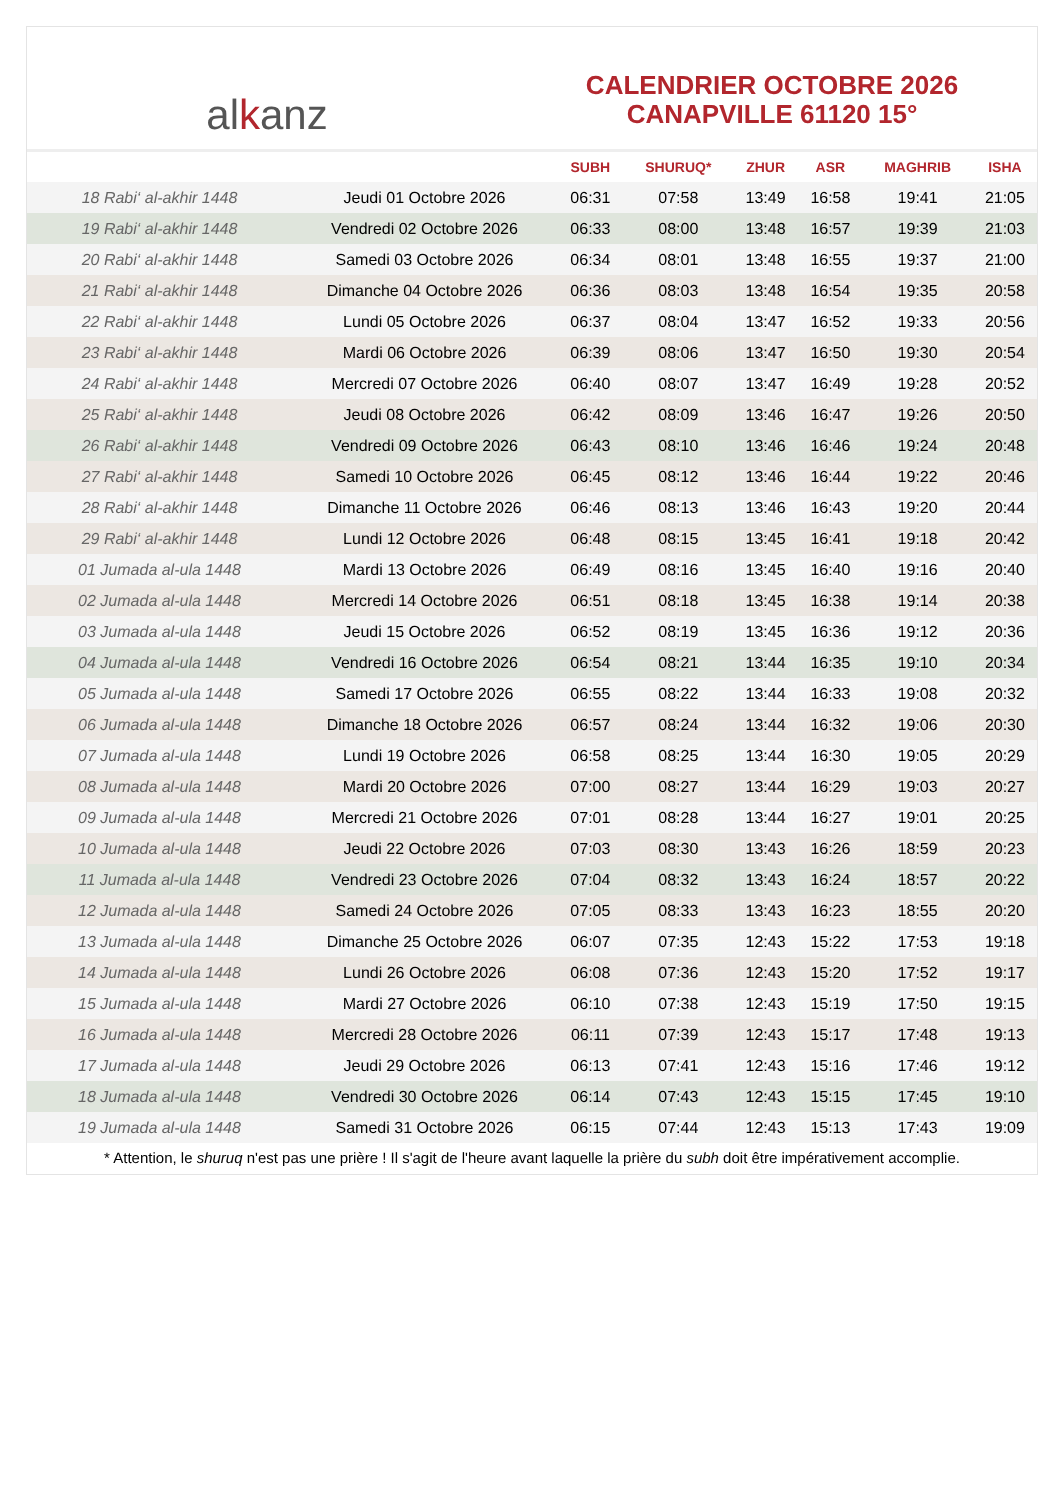al k anz
CALENDRIER OCTOBRE 2026
CANAPVILLE 61120 15°
| | | SUBH | SHURUQ* | ZHUR | ASR | MAGHRIB | ISHA |
| --- | --- | --- | --- | --- | --- | --- | --- |
| 18 Rabi‘ al-akhir 1448 | Jeudi 01 Octobre 2026 | 06:31 | 07:58 | 13:49 | 16:58 | 19:41 | 21:05 |
| 19 Rabi‘ al-akhir 1448 | Vendredi 02 Octobre 2026 | 06:33 | 08:00 | 13:48 | 16:57 | 19:39 | 21:03 |
| 20 Rabi‘ al-akhir 1448 | Samedi 03 Octobre 2026 | 06:34 | 08:01 | 13:48 | 16:55 | 19:37 | 21:00 |
| 21 Rabi‘ al-akhir 1448 | Dimanche 04 Octobre 2026 | 06:36 | 08:03 | 13:48 | 16:54 | 19:35 | 20:58 |
| 22 Rabi‘ al-akhir 1448 | Lundi 05 Octobre 2026 | 06:37 | 08:04 | 13:47 | 16:52 | 19:33 | 20:56 |
| 23 Rabi‘ al-akhir 1448 | Mardi 06 Octobre 2026 | 06:39 | 08:06 | 13:47 | 16:50 | 19:30 | 20:54 |
| 24 Rabi‘ al-akhir 1448 | Mercredi 07 Octobre 2026 | 06:40 | 08:07 | 13:47 | 16:49 | 19:28 | 20:52 |
| 25 Rabi‘ al-akhir 1448 | Jeudi 08 Octobre 2026 | 06:42 | 08:09 | 13:46 | 16:47 | 19:26 | 20:50 |
| 26 Rabi‘ al-akhir 1448 | Vendredi 09 Octobre 2026 | 06:43 | 08:10 | 13:46 | 16:46 | 19:24 | 20:48 |
| 27 Rabi‘ al-akhir 1448 | Samedi 10 Octobre 2026 | 06:45 | 08:12 | 13:46 | 16:44 | 19:22 | 20:46 |
| 28 Rabi‘ al-akhir 1448 | Dimanche 11 Octobre 2026 | 06:46 | 08:13 | 13:46 | 16:43 | 19:20 | 20:44 |
| 29 Rabi‘ al-akhir 1448 | Lundi 12 Octobre 2026 | 06:48 | 08:15 | 13:45 | 16:41 | 19:18 | 20:42 |
| 01 Jumada al-ula 1448 | Mardi 13 Octobre 2026 | 06:49 | 08:16 | 13:45 | 16:40 | 19:16 | 20:40 |
| 02 Jumada al-ula 1448 | Mercredi 14 Octobre 2026 | 06:51 | 08:18 | 13:45 | 16:38 | 19:14 | 20:38 |
| 03 Jumada al-ula 1448 | Jeudi 15 Octobre 2026 | 06:52 | 08:19 | 13:45 | 16:36 | 19:12 | 20:36 |
| 04 Jumada al-ula 1448 | Vendredi 16 Octobre 2026 | 06:54 | 08:21 | 13:44 | 16:35 | 19:10 | 20:34 |
| 05 Jumada al-ula 1448 | Samedi 17 Octobre 2026 | 06:55 | 08:22 | 13:44 | 16:33 | 19:08 | 20:32 |
| 06 Jumada al-ula 1448 | Dimanche 18 Octobre 2026 | 06:57 | 08:24 | 13:44 | 16:32 | 19:06 | 20:30 |
| 07 Jumada al-ula 1448 | Lundi 19 Octobre 2026 | 06:58 | 08:25 | 13:44 | 16:30 | 19:05 | 20:29 |
| 08 Jumada al-ula 1448 | Mardi 20 Octobre 2026 | 07:00 | 08:27 | 13:44 | 16:29 | 19:03 | 20:27 |
| 09 Jumada al-ula 1448 | Mercredi 21 Octobre 2026 | 07:01 | 08:28 | 13:44 | 16:27 | 19:01 | 20:25 |
| 10 Jumada al-ula 1448 | Jeudi 22 Octobre 2026 | 07:03 | 08:30 | 13:43 | 16:26 | 18:59 | 20:23 |
| 11 Jumada al-ula 1448 | Vendredi 23 Octobre 2026 | 07:04 | 08:32 | 13:43 | 16:24 | 18:57 | 20:22 |
| 12 Jumada al-ula 1448 | Samedi 24 Octobre 2026 | 07:05 | 08:33 | 13:43 | 16:23 | 18:55 | 20:20 |
| 13 Jumada al-ula 1448 | Dimanche 25 Octobre 2026 | 06:07 | 07:35 | 12:43 | 15:22 | 17:53 | 19:18 |
| 14 Jumada al-ula 1448 | Lundi 26 Octobre 2026 | 06:08 | 07:36 | 12:43 | 15:20 | 17:52 | 19:17 |
| 15 Jumada al-ula 1448 | Mardi 27 Octobre 2026 | 06:10 | 07:38 | 12:43 | 15:19 | 17:50 | 19:15 |
| 16 Jumada al-ula 1448 | Mercredi 28 Octobre 2026 | 06:11 | 07:39 | 12:43 | 15:17 | 17:48 | 19:13 |
| 17 Jumada al-ula 1448 | Jeudi 29 Octobre 2026 | 06:13 | 07:41 | 12:43 | 15:16 | 17:46 | 19:12 |
| 18 Jumada al-ula 1448 | Vendredi 30 Octobre 2026 | 06:14 | 07:43 | 12:43 | 15:15 | 17:45 | 19:10 |
| 19 Jumada al-ula 1448 | Samedi 31 Octobre 2026 | 06:15 | 07:44 | 12:43 | 15:13 | 17:43 | 19:09 |
* Attention, le shuruq n'est pas une prière ! Il s'agit de l'heure avant laquelle la prière du subh doit être impérativement accomplie.